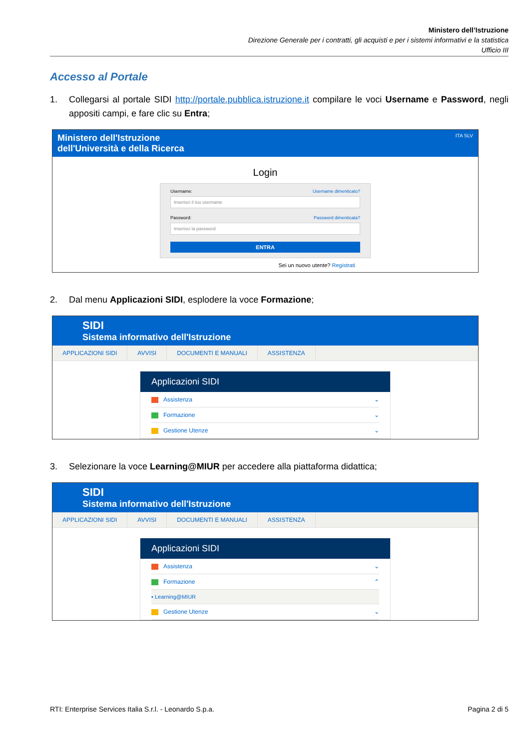Ministero dell’Istruzione
Direzione Generale per i contratti, gli acquisti e per i sistemi informativi e la statistica
Ufficio III
Accesso al Portale
1. Collegarsi al portale SIDI http://portale.pubblica.istruzione.it compilare le voci Username e Password, negli appositi campi, e fare clic su Entra;
Ministero dell'Istruzione
dell'Università e della Ricerca
ITA SLV
Login
Username: Username dimenticato?
Inserisci il tuo username
Password: Password dimenticata?
Inserisci la password
ENTRA
Sei un nuovo utente? Registrati
2. Dal menu Applicazioni SIDI, esplodere la voce Formazione;
SIDI
Sistema informativo dell'Istruzione
APPLICAZIONI SIDI AVVISI DOCUMENTI E MANUALI ASSISTENZA
Applicazioni SIDI
Assistenza ⌄
Formazione ⌄
Gestione Utenze ⌄
3. Selezionare la voce Learning@MIUR per accedere alla piattaforma didattica;
SIDI
Sistema informativo dell'Istruzione
APPLICAZIONI SIDI AVVISI DOCUMENTI E MANUALI ASSISTENZA
Applicazioni SIDI
Assistenza ⌄
Formazione ⌃
▪ Learning@MIUR
Gestione Utenze ⌄
RTI: Enterprise Services Italia S.r.l. - Leonardo S.p.a. Pagina 2 di 5